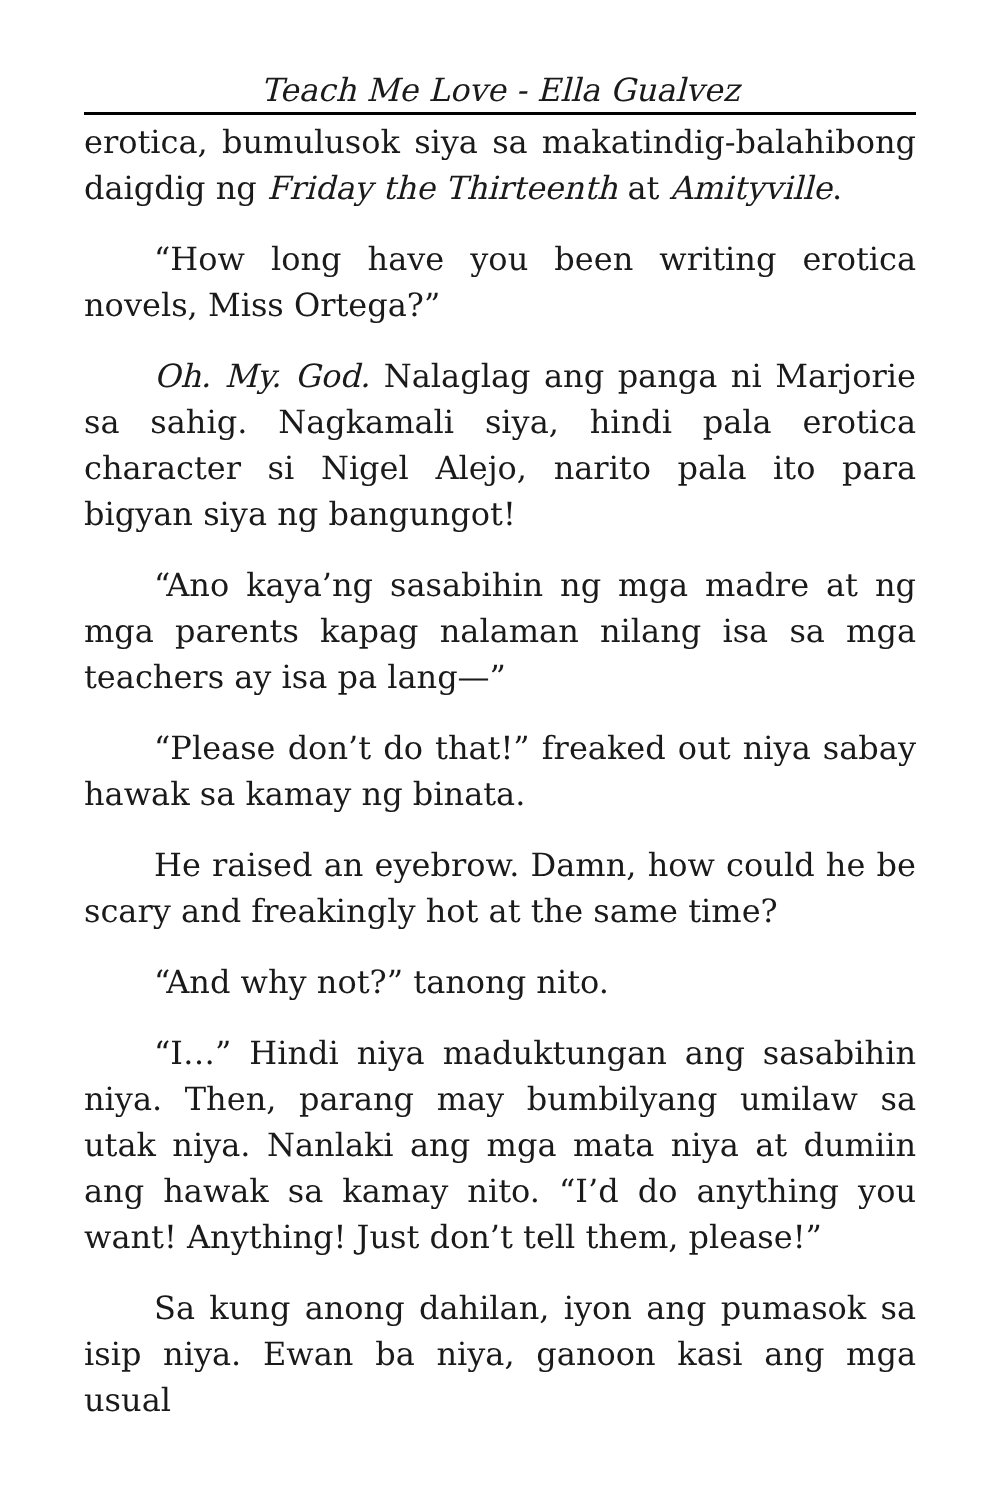Teach Me Love - Ella Gualvez
erotica, bumulusok siya sa makatindig-balahibong daigdig ng Friday the Thirteenth at Amityville.
“How long have you been writing erotica novels, Miss Ortega?”
Oh. My. God. Nalaglag ang panga ni Marjorie sa sahig. Nagkamali siya, hindi pala erotica character si Nigel Alejo, narito pala ito para bigyan siya ng bangungot!
“Ano kaya’ng sasabihin ng mga madre at ng mga parents kapag nalaman nilang isa sa mga teachers ay isa pa lang—”
“Please don’t do that!” freaked out niya sabay hawak sa kamay ng binata.
He raised an eyebrow. Damn, how could he be scary and freakingly hot at the same time?
“And why not?” tanong nito.
“I…” Hindi niya maduktungan ang sasabihin niya. Then, parang may bumbilyang umilaw sa utak niya. Nanlaki ang mga mata niya at dumiin ang hawak sa kamay nito. “I’d do anything you want! Anything! Just don’t tell them, please!”
Sa kung anong dahilan, iyon ang pumasok sa isip niya. Ewan ba niya, ganoon kasi ang mga usual